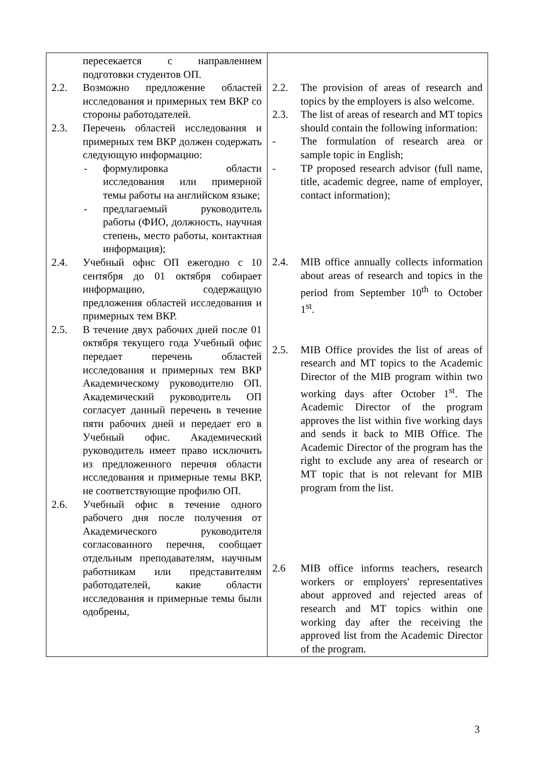| пересекается с направлением подготовки студентов ОП. 2.2. Возможно предложение областей исследования и примерных тем ВКР со стороны работодателей. 2.3. Перечень областей исследования и примерных тем ВКР должен содержать следующую информацию: - формулировка области исследования или примерной темы работы на английском языке; - предлагаемый руководитель работы (ФИО, должность, научная степень, место работы, контактная информация); 2.4. Учебный офис ОП ежегодно с 10 сентября до 01 октября собирает информацию, содержащую предложения областей исследования и примерных тем ВКР. 2.5. В течение двух рабочих дней после 01 октября текущего года Учебный офис передает перечень областей исследования и примерных тем ВКР Академическому руководителю ОП. Академический руководитель ОП согласует данный перечень в течение пяти рабочих дней и передает его в Учебный офис. Академический руководитель имеет право исключить из предложенного перечня области исследования и примерные темы ВКР, не соответствующие профилю ОП. 2.6. Учебный офис в течение одного рабочего дня после получения от Академического руководителя согласованного перечня, сообщает отдельным преподавателям, научным работникам или представителям работодателей, какие области исследования и примерные темы были одобрены, | 2.2. The provision of areas of research and topics by the employers is also welcome. 2.3. The list of areas of research and MT topics should contain the following information: - The formulation of research area or sample topic in English; - TP proposed research advisor (full name, title, academic degree, name of employer, contact information); 2.4. MIB office annually collects information about areas of research and topics in the period from September 10<sup>th</sup> to October 1<sup>st</sup>. 2.5. MIB Office provides the list of areas of research and MT topics to the Academic Director of the MIB program within two working days after October 1<sup>st</sup>. The Academic Director of the program approves the list within five working days and sends it back to MIB Office. The Academic Director of the program has the right to exclude any area of research or MT topic that is not relevant for MIB program from the list. 2.6 MIB office informs teachers, research workers or employers' representatives about approved and rejected areas of research and MT topics within one working day after the receiving the approved list from the Academic Director of the program. |
3